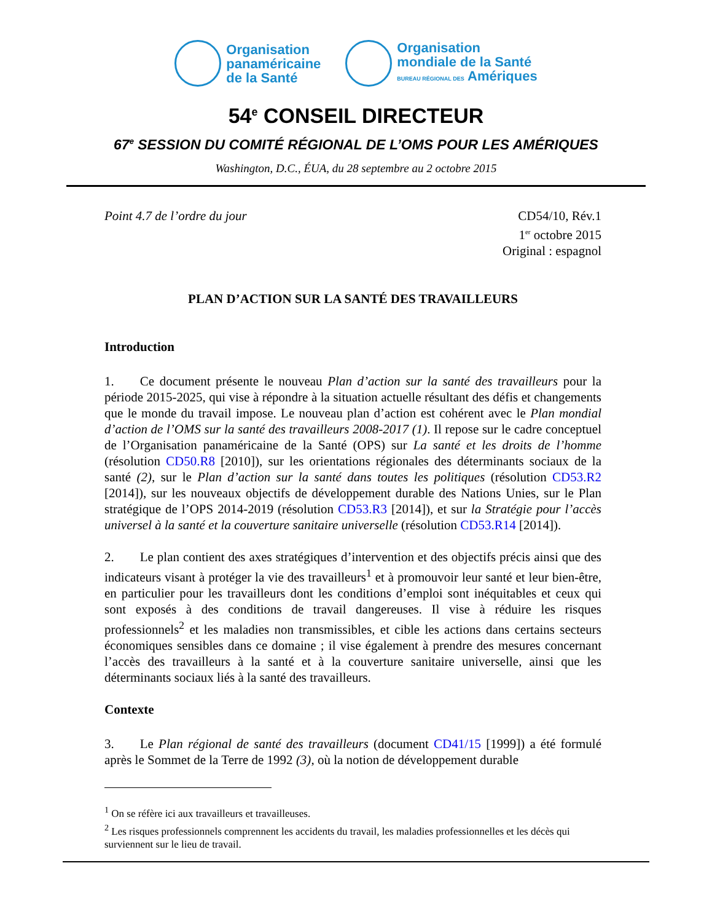Organisation
panaméricaine
de la Santé
Organisation
mondiale de la Santé
BUREAU RÉGIONAL DES Amériques
54<sup>e</sup> CONSEIL DIRECTEUR
67<sup>e</sup> SESSION DU COMITÉ RÉGIONAL DE L’OMS POUR LES AMÉRIQUES
Washington, D.C., ÉUA, du 28 septembre au 2 octobre 2015
Point 4.7 de l’ordre du jour CD54/10, Rév.1
1<sup>er</sup> octobre 2015
Original : espagnol
PLAN D’ACTION SUR LA SANTÉ DES TRAVAILLEURS
Introduction
1.  Ce document présente le nouveau Plan d’action sur la santé des travailleurs pour la période 2015-2025, qui vise à répondre à la situation actuelle résultant des défis et changements que le monde du travail impose. Le nouveau plan d’action est cohérent avec le Plan mondial d’action de l’OMS sur la santé des travailleurs 2008-2017 (1). Il repose sur le cadre conceptuel de l’Organisation panaméricaine de la Santé (OPS) sur La santé et les droits de l’homme (résolution CD50.R8 [2010]), sur les orientations régionales des déterminants sociaux de la santé (2), sur le Plan d’action sur la santé dans toutes les politiques (résolution CD53.R2 [2014]), sur les nouveaux objectifs de développement durable des Nations Unies, sur le Plan stratégique de l’OPS 2014-2019 (résolution CD53.R3 [2014]), et sur la Stratégie pour l’accès universel à la santé et la couverture sanitaire universelle (résolution CD53.R14 [2014]).
2.  Le plan contient des axes stratégiques d’intervention et des objectifs précis ainsi que des indicateurs visant à protéger la vie des travailleurs<sup>1</sup> et à promouvoir leur santé et leur bien-être, en particulier pour les travailleurs dont les conditions d’emploi sont inéquitables et ceux qui sont exposés à des conditions de travail dangereuses. Il vise à réduire les risques professionnels<sup>2</sup> et les maladies non transmissibles, et cible les actions dans certains secteurs économiques sensibles dans ce domaine ; il vise également à prendre des mesures concernant l’accès des travailleurs à la santé et à la couverture sanitaire universelle, ainsi que les déterminants sociaux liés à la santé des travailleurs.
Contexte
3.  Le Plan régional de santé des travailleurs (document CD41/15 [1999]) a été formulé après le Sommet de la Terre de 1992 (3), où la notion de développement durable
<sup>1</sup> On se réfère ici aux travailleurs et travailleuses.
<sup>2</sup> Les risques professionnels comprennent les accidents du travail, les maladies professionnelles et les décès qui surviennent sur le lieu de travail.